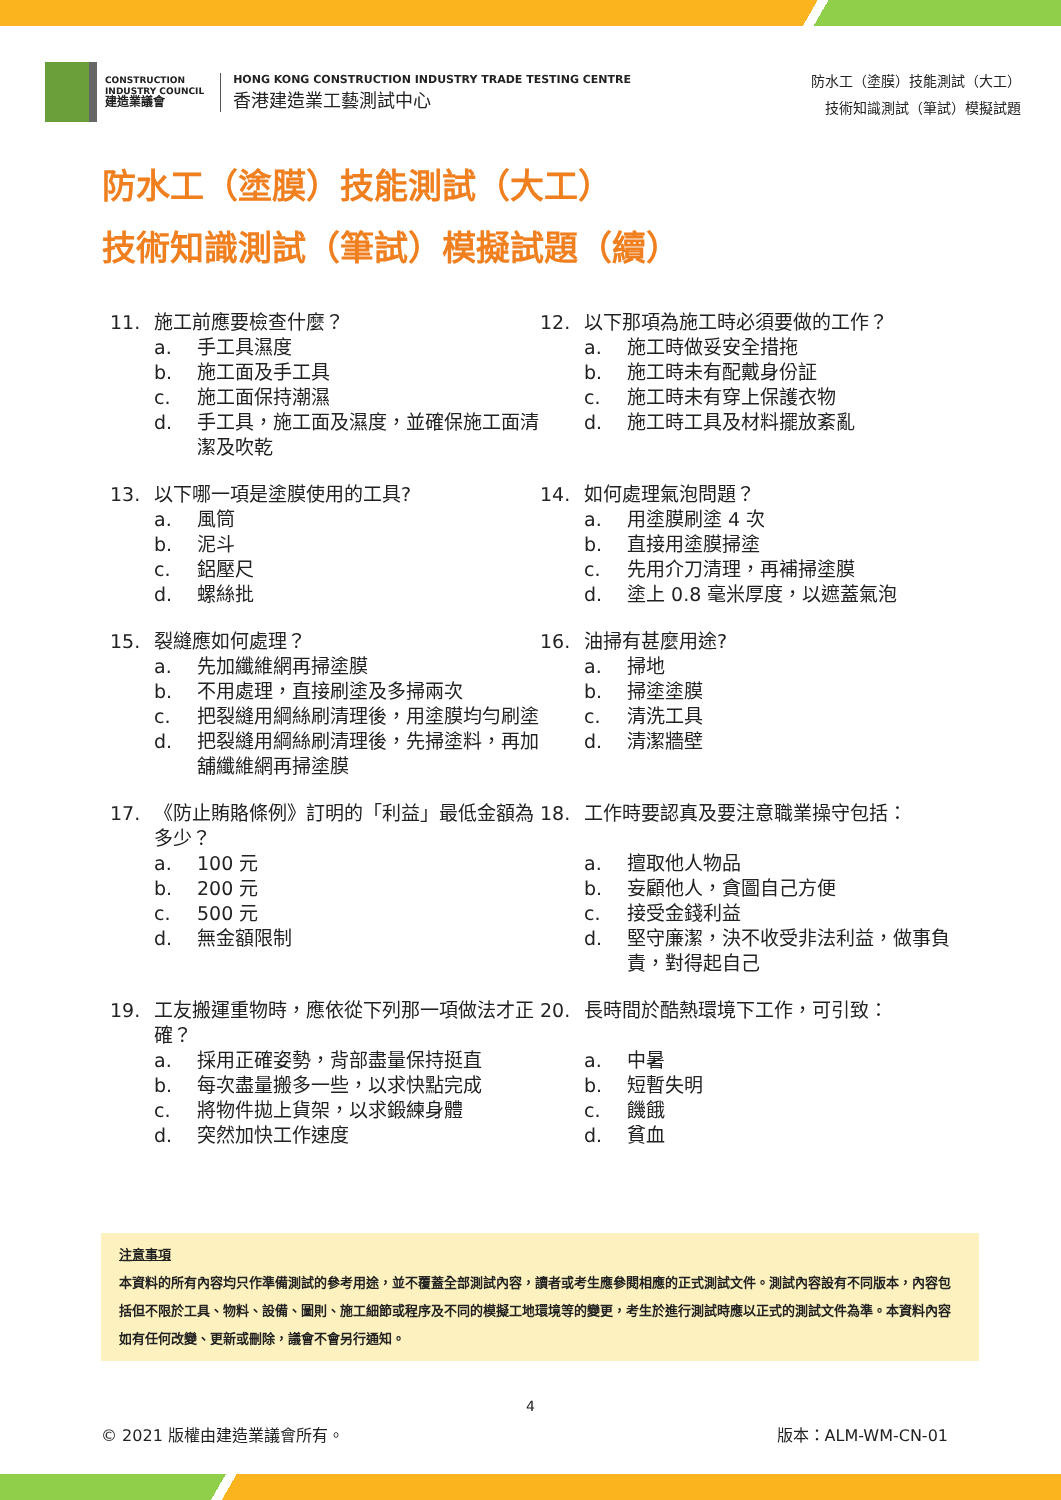CONSTRUCTION
INDUSTRY COUNCIL
建造業議會
HONG KONG CONSTRUCTION INDUSTRY TRADE TESTING CENTRE
香港建造業工藝測試中心
防水工（塗膜）技能測試（大工）
技術知識測試（筆試）模擬試題
防水工（塗膜）技能測試（大工）
技術知識測試（筆試）模擬試題（續）
11. 施工前應要檢查什麼？
a. 手工具濕度
b. 施工面及手工具
c. 施工面保持潮濕
d. 手工具，施工面及濕度，並確保施工面清潔及吹乾
12. 以下那項為施工時必須要做的工作？
a. 施工時做妥安全措拖
b. 施工時未有配戴身份証
c. 施工時未有穿上保護衣物
d. 施工時工具及材料擺放紊亂
13. 以下哪一項是塗膜使用的工具?
a. 風筒
b. 泥斗
c. 鋁壓尺
d. 螺絲批
14. 如何處理氣泡問題？
a. 用塗膜刷塗 4 次
b. 直接用塗膜掃塗
c. 先用介刀清理，再補掃塗膜
d. 塗上 0.8 毫米厚度，以遮蓋氣泡
15. 裂縫應如何處理？
a. 先加纖維網再掃塗膜
b. 不用處理，直接刷塗及多掃兩次
c. 把裂縫用綱絲刷清理後，用塗膜均勻刷塗
d. 把裂縫用綱絲刷清理後，先掃塗料，再加舖纖維網再掃塗膜
16. 油掃有甚麼用途?
a. 掃地
b. 掃塗塗膜
c. 清洗工具
d. 清潔牆壁
17. 《防止賄賂條例》訂明的「利益」最低金額為多少？
a. 100 元
b. 200 元
c. 500 元
d. 無金額限制
18. 工作時要認真及要注意職業操守包括：
a. 擅取他人物品
b. 妄顧他人，貪圖自己方便
c. 接受金錢利益
d. 堅守廉潔，決不收受非法利益，做事負責，對得起自己
19. 工友搬運重物時，應依從下列那一項做法才正確？
a. 採用正確姿勢，背部盡量保持挺直
b. 每次盡量搬多一些，以求快點完成
c. 將物件拋上貨架，以求鍛練身體
d. 突然加快工作速度
20. 長時間於酷熱環境下工作，可引致：
a. 中暑
b. 短暫失明
c. 饑餓
d. 貧血
注意事項
本資料的所有內容均只作準備測試的參考用途，並不覆蓋全部測試內容，讀者或考生應參閱相應的正式測試文件。測試內容設有不同版本，內容包括但不限於工具、物料、設備、圖則、施工細節或程序及不同的模擬工地環境等的變更，考生於進行測試時應以正式的測試文件為準。本資料內容如有任何改變、更新或刪除，議會不會另行通知。
4
© 2021 版權由建造業議會所有。 版本：ALM-WM-CN-01